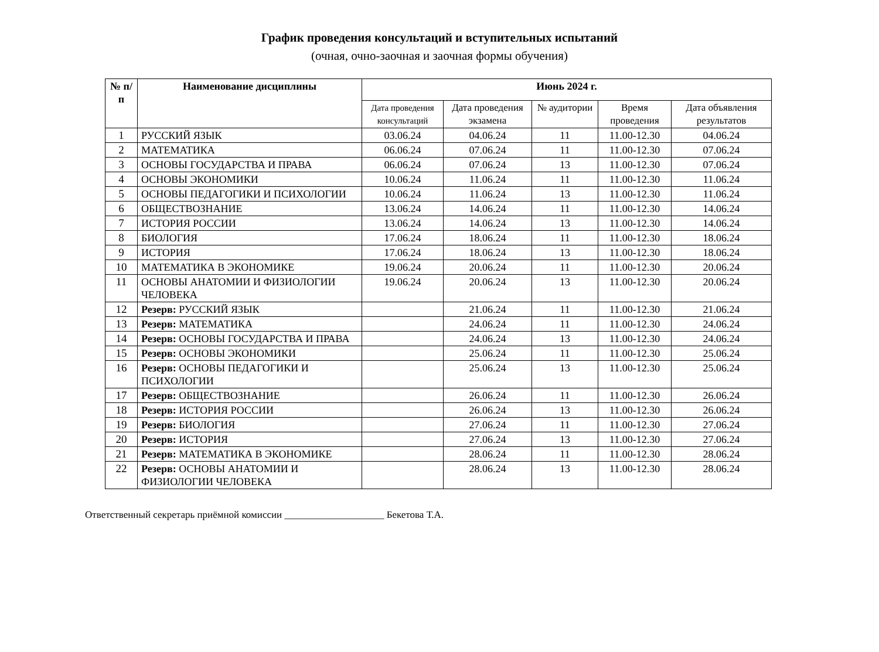График проведения консультаций и вступительных испытаний
(очная, очно-заочная и заочная формы обучения)
| № п/п | Наименование дисциплины | Июнь 2024 г. | | | | |
| --- | --- | --- | --- | --- | --- | --- |
| | | Дата проведения консультаций | Дата проведения экзамена | № аудитории | Время проведения | Дата объявления результатов |
| 1 | РУССКИЙ ЯЗЫК | 03.06.24 | 04.06.24 | 11 | 11.00-12.30 | 04.06.24 |
| 2 | МАТЕМАТИКА | 06.06.24 | 07.06.24 | 11 | 11.00-12.30 | 07.06.24 |
| 3 | ОСНОВЫ ГОСУДАРСТВА И ПРАВА | 06.06.24 | 07.06.24 | 13 | 11.00-12.30 | 07.06.24 |
| 4 | ОСНОВЫ ЭКОНОМИКИ | 10.06.24 | 11.06.24 | 11 | 11.00-12.30 | 11.06.24 |
| 5 | ОСНОВЫ ПЕДАГОГИКИ И ПСИХОЛОГИИ | 10.06.24 | 11.06.24 | 13 | 11.00-12.30 | 11.06.24 |
| 6 | ОБЩЕСТВОЗНАНИЕ | 13.06.24 | 14.06.24 | 11 | 11.00-12.30 | 14.06.24 |
| 7 | ИСТОРИЯ РОССИИ | 13.06.24 | 14.06.24 | 13 | 11.00-12.30 | 14.06.24 |
| 8 | БИОЛОГИЯ | 17.06.24 | 18.06.24 | 11 | 11.00-12.30 | 18.06.24 |
| 9 | ИСТОРИЯ | 17.06.24 | 18.06.24 | 13 | 11.00-12.30 | 18.06.24 |
| 10 | МАТЕМАТИКА В ЭКОНОМИКЕ | 19.06.24 | 20.06.24 | 11 | 11.00-12.30 | 20.06.24 |
| 11 | ОСНОВЫ АНАТОМИИ И ФИЗИОЛОГИИ ЧЕЛОВЕКА | 19.06.24 | 20.06.24 | 13 | 11.00-12.30 | 20.06.24 |
| 12 | Резерв: РУССКИЙ ЯЗЫК | | 21.06.24 | 11 | 11.00-12.30 | 21.06.24 |
| 13 | Резерв: МАТЕМАТИКА | | 24.06.24 | 11 | 11.00-12.30 | 24.06.24 |
| 14 | Резерв: ОСНОВЫ ГОСУДАРСТВА И ПРАВА | | 24.06.24 | 13 | 11.00-12.30 | 24.06.24 |
| 15 | Резерв: ОСНОВЫ ЭКОНОМИКИ | | 25.06.24 | 11 | 11.00-12.30 | 25.06.24 |
| 16 | Резерв: ОСНОВЫ ПЕДАГОГИКИ И ПСИХОЛОГИИ | | 25.06.24 | 13 | 11.00-12.30 | 25.06.24 |
| 17 | Резерв: ОБЩЕСТВОЗНАНИЕ | | 26.06.24 | 11 | 11.00-12.30 | 26.06.24 |
| 18 | Резерв: ИСТОРИЯ РОССИИ | | 26.06.24 | 13 | 11.00-12.30 | 26.06.24 |
| 19 | Резерв: БИОЛОГИЯ | | 27.06.24 | 11 | 11.00-12.30 | 27.06.24 |
| 20 | Резерв: ИСТОРИЯ | | 27.06.24 | 13 | 11.00-12.30 | 27.06.24 |
| 21 | Резерв: МАТЕМАТИКА В ЭКОНОМИКЕ | | 28.06.24 | 11 | 11.00-12.30 | 28.06.24 |
| 22 | Резерв: ОСНОВЫ АНАТОМИИ И ФИЗИОЛОГИИ ЧЕЛОВЕКА | | 28.06.24 | 13 | 11.00-12.30 | 28.06.24 |
Ответственный секретарь приёмной комиссии ____________________ Бекетова Т.А.